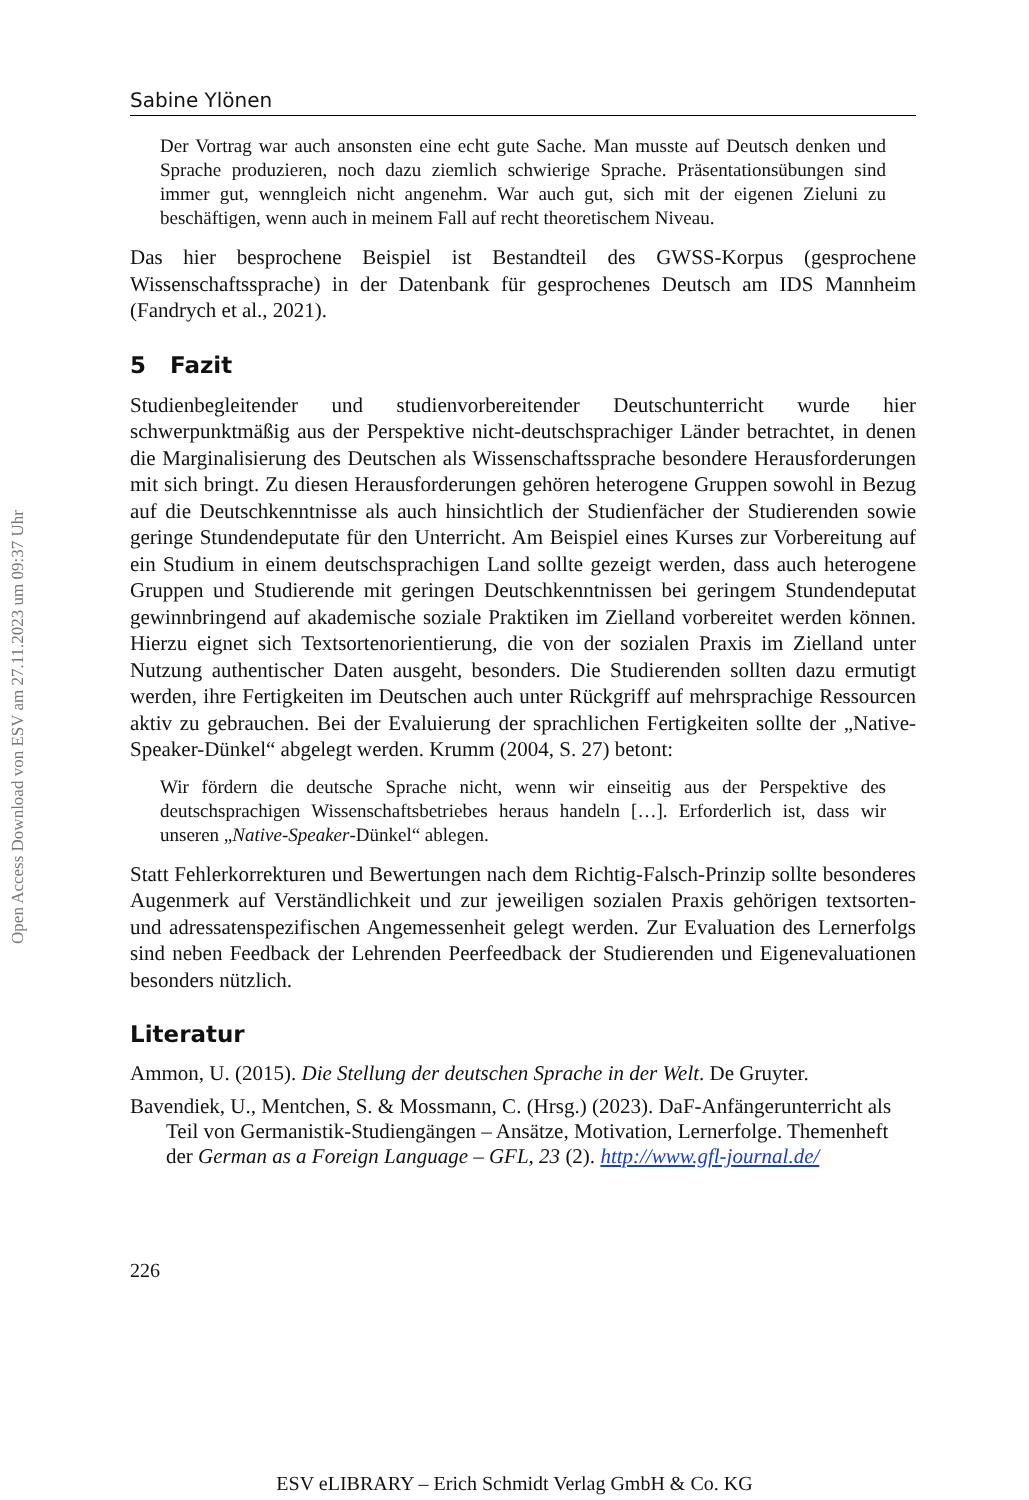Open Access Download von ESV am 27.11.2023 um 09:37 Uhr
Sabine Ylönen
Der Vortrag war auch ansonsten eine echt gute Sache. Man musste auf Deutsch denken und Sprache produzieren, noch dazu ziemlich schwierige Sprache. Präsentationsübungen sind immer gut, wenngleich nicht angenehm. War auch gut, sich mit der eigenen Zieluni zu beschäftigen, wenn auch in meinem Fall auf recht theoretischem Niveau.
Das hier besprochene Beispiel ist Bestandteil des GWSS-Korpus (gesprochene Wissenschaftssprache) in der Datenbank für gesprochenes Deutsch am IDS Mannheim (Fandrych et al., 2021).
5 Fazit
Studienbegleitender und studienvorbereitender Deutschunterricht wurde hier schwerpunktmäßig aus der Perspektive nicht-deutschsprachiger Länder betrachtet, in denen die Marginalisierung des Deutschen als Wissenschaftssprache besondere Herausforderungen mit sich bringt. Zu diesen Herausforderungen gehören heterogene Gruppen sowohl in Bezug auf die Deutschkenntnisse als auch hinsichtlich der Studienfächer der Studierenden sowie geringe Stundendeputate für den Unterricht. Am Beispiel eines Kurses zur Vorbereitung auf ein Studium in einem deutschsprachigen Land sollte gezeigt werden, dass auch heterogene Gruppen und Studierende mit geringen Deutschkenntnissen bei geringem Stundendeputat gewinnbringend auf akademische soziale Praktiken im Zielland vorbereitet werden können. Hierzu eignet sich Textsortenorientierung, die von der sozialen Praxis im Zielland unter Nutzung authentischer Daten ausgeht, besonders. Die Studierenden sollten dazu ermutigt werden, ihre Fertigkeiten im Deutschen auch unter Rückgriff auf mehrsprachige Ressourcen aktiv zu gebrauchen. Bei der Evaluierung der sprachlichen Fertigkeiten sollte der „Native-Speaker-Dünkel“ abgelegt werden. Krumm (2004, S. 27) betont:
Wir fördern die deutsche Sprache nicht, wenn wir einseitig aus der Perspektive des deutschsprachigen Wissenschaftsbetriebes heraus handeln […]. Erforderlich ist, dass wir unseren „Native-Speaker-Dünkel“ ablegen.
Statt Fehlerkorrekturen und Bewertungen nach dem Richtig-Falsch-Prinzip sollte besonderes Augenmerk auf Verständlichkeit und zur jeweiligen sozialen Praxis gehörigen textsorten- und adressatenspezifischen Angemessenheit gelegt werden. Zur Evaluation des Lernerfolgs sind neben Feedback der Lehrenden Peerfeedback der Studierenden und Eigenevaluationen besonders nützlich.
Literatur
Ammon, U. (2015). Die Stellung der deutschen Sprache in der Welt. De Gruyter.
Bavendiek, U., Mentchen, S. & Mossmann, C. (Hrsg.) (2023). DaF-Anfängerunterricht als Teil von Germanistik-Studiengängen – Ansätze, Motivation, Lernerfolge. Themenheft der German as a Foreign Language – GFL, 23 (2). http://www.gfl-journal.de/
226
ESV eLIBRARY – Erich Schmidt Verlag GmbH & Co. KG